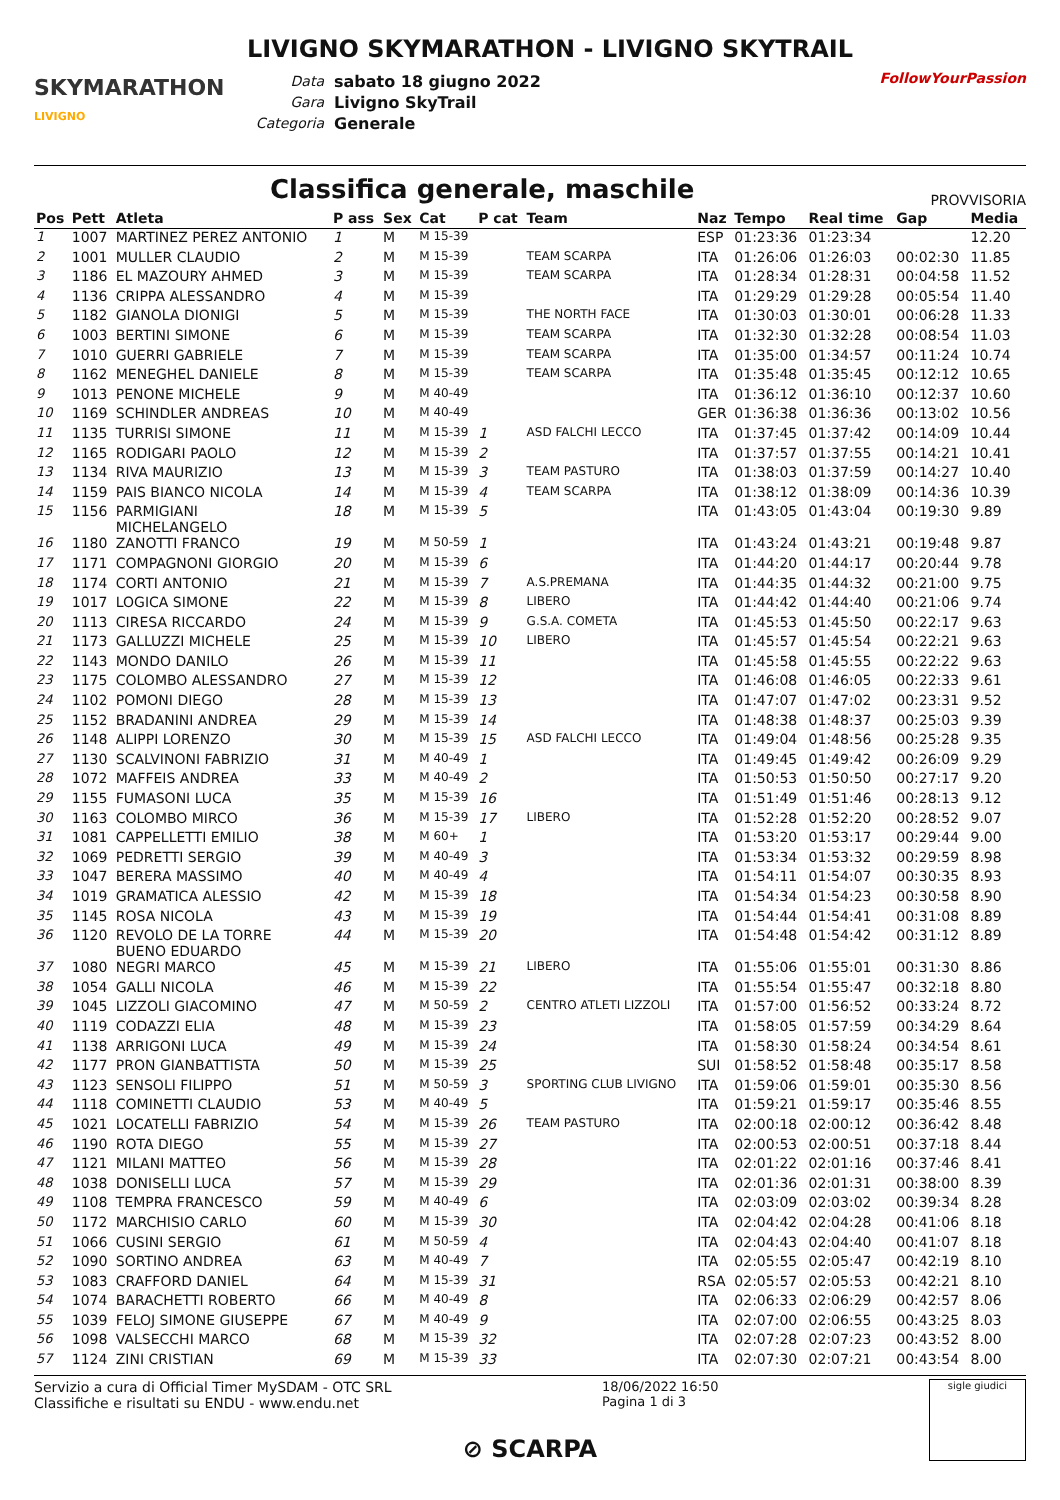SKYMARATHON
LIVIGNO
LIVIGNO SKYMARATHON - LIVIGNO SKYTRAIL
Data sabato 18 giugno 2022 Gara Livigno SkyTrail Categoria Generale
FollowYourPassion
Classifica generale, maschile
PROVVISORIA
| Pos | Pett | Atleta | P ass | Sex | Cat | P cat | Team | Naz | Tempo | Real time | Gap | Media |
| --- | --- | --- | --- | --- | --- | --- | --- | --- | --- | --- | --- | --- |
| 1 | 1007 | MARTINEZ PEREZ ANTONIO | 1 | M | M 15-39 | | | ESP | 01:23:36 | 01:23:34 | | 12.20 |
| 2 | 1001 | MULLER CLAUDIO | 2 | M | M 15-39 | | TEAM SCARPA | ITA | 01:26:06 | 01:26:03 | 00:02:30 | 11.85 |
| 3 | 1186 | EL MAZOURY AHMED | 3 | M | M 15-39 | | TEAM SCARPA | ITA | 01:28:34 | 01:28:31 | 00:04:58 | 11.52 |
| 4 | 1136 | CRIPPA ALESSANDRO | 4 | M | M 15-39 | | | ITA | 01:29:29 | 01:29:28 | 00:05:54 | 11.40 |
| 5 | 1182 | GIANOLA DIONIGI | 5 | M | M 15-39 | | THE NORTH FACE | ITA | 01:30:03 | 01:30:01 | 00:06:28 | 11.33 |
| 6 | 1003 | BERTINI SIMONE | 6 | M | M 15-39 | | TEAM SCARPA | ITA | 01:32:30 | 01:32:28 | 00:08:54 | 11.03 |
| 7 | 1010 | GUERRI GABRIELE | 7 | M | M 15-39 | | TEAM SCARPA | ITA | 01:35:00 | 01:34:57 | 00:11:24 | 10.74 |
| 8 | 1162 | MENEGHEL DANIELE | 8 | M | M 15-39 | | TEAM SCARPA | ITA | 01:35:48 | 01:35:45 | 00:12:12 | 10.65 |
| 9 | 1013 | PENONE MICHELE | 9 | M | M 40-49 | | | ITA | 01:36:12 | 01:36:10 | 00:12:37 | 10.60 |
| 10 | 1169 | SCHINDLER ANDREAS | 10 | M | M 40-49 | | | GER | 01:36:38 | 01:36:36 | 00:13:02 | 10.56 |
| 11 | 1135 | TURRISI SIMONE | 11 | M | M 15-39 | 1 | ASD FALCHI LECCO | ITA | 01:37:45 | 01:37:42 | 00:14:09 | 10.44 |
| 12 | 1165 | RODIGARI PAOLO | 12 | M | M 15-39 | 2 | | ITA | 01:37:57 | 01:37:55 | 00:14:21 | 10.41 |
| 13 | 1134 | RIVA MAURIZIO | 13 | M | M 15-39 | 3 | TEAM PASTURO | ITA | 01:38:03 | 01:37:59 | 00:14:27 | 10.40 |
| 14 | 1159 | PAIS BIANCO NICOLA | 14 | M | M 15-39 | 4 | TEAM SCARPA | ITA | 01:38:12 | 01:38:09 | 00:14:36 | 10.39 |
| 15 | 1156 | PARMIGIANI MICHELANGELO | 18 | M | M 15-39 | 5 | | ITA | 01:43:05 | 01:43:04 | 00:19:30 | 9.89 |
| 16 | 1180 | ZANOTTI FRANCO | 19 | M | M 50-59 | 1 | | ITA | 01:43:24 | 01:43:21 | 00:19:48 | 9.87 |
| 17 | 1171 | COMPAGNONI GIORGIO | 20 | M | M 15-39 | 6 | | ITA | 01:44:20 | 01:44:17 | 00:20:44 | 9.78 |
| 18 | 1174 | CORTI ANTONIO | 21 | M | M 15-39 | 7 | A.S.PREMANA | ITA | 01:44:35 | 01:44:32 | 00:21:00 | 9.75 |
| 19 | 1017 | LOGICA SIMONE | 22 | M | M 15-39 | 8 | LIBERO | ITA | 01:44:42 | 01:44:40 | 00:21:06 | 9.74 |
| 20 | 1113 | CIRESA RICCARDO | 24 | M | M 15-39 | 9 | G.S.A. COMETA | ITA | 01:45:53 | 01:45:50 | 00:22:17 | 9.63 |
| 21 | 1173 | GALLUZZI MICHELE | 25 | M | M 15-39 | 10 | LIBERO | ITA | 01:45:57 | 01:45:54 | 00:22:21 | 9.63 |
| 22 | 1143 | MONDO DANILO | 26 | M | M 15-39 | 11 | | ITA | 01:45:58 | 01:45:55 | 00:22:22 | 9.63 |
| 23 | 1175 | COLOMBO ALESSANDRO | 27 | M | M 15-39 | 12 | | ITA | 01:46:08 | 01:46:05 | 00:22:33 | 9.61 |
| 24 | 1102 | POMONI DIEGO | 28 | M | M 15-39 | 13 | | ITA | 01:47:07 | 01:47:02 | 00:23:31 | 9.52 |
| 25 | 1152 | BRADANINI ANDREA | 29 | M | M 15-39 | 14 | | ITA | 01:48:38 | 01:48:37 | 00:25:03 | 9.39 |
| 26 | 1148 | ALIPPI LORENZO | 30 | M | M 15-39 | 15 | ASD FALCHI LECCO | ITA | 01:49:04 | 01:48:56 | 00:25:28 | 9.35 |
| 27 | 1130 | SCALVINONI FABRIZIO | 31 | M | M 40-49 | 1 | | ITA | 01:49:45 | 01:49:42 | 00:26:09 | 9.29 |
| 28 | 1072 | MAFFEIS ANDREA | 33 | M | M 40-49 | 2 | | ITA | 01:50:53 | 01:50:50 | 00:27:17 | 9.20 |
| 29 | 1155 | FUMASONI LUCA | 35 | M | M 15-39 | 16 | | ITA | 01:51:49 | 01:51:46 | 00:28:13 | 9.12 |
| 30 | 1163 | COLOMBO MIRCO | 36 | M | M 15-39 | 17 | LIBERO | ITA | 01:52:28 | 01:52:20 | 00:28:52 | 9.07 |
| 31 | 1081 | CAPPELLETTI EMILIO | 38 | M | M 60+ | 1 | | ITA | 01:53:20 | 01:53:17 | 00:29:44 | 9.00 |
| 32 | 1069 | PEDRETTI SERGIO | 39 | M | M 40-49 | 3 | | ITA | 01:53:34 | 01:53:32 | 00:29:59 | 8.98 |
| 33 | 1047 | BERERA MASSIMO | 40 | M | M 40-49 | 4 | | ITA | 01:54:11 | 01:54:07 | 00:30:35 | 8.93 |
| 34 | 1019 | GRAMATICA ALESSIO | 42 | M | M 15-39 | 18 | | ITA | 01:54:34 | 01:54:23 | 00:30:58 | 8.90 |
| 35 | 1145 | ROSA NICOLA | 43 | M | M 15-39 | 19 | | ITA | 01:54:44 | 01:54:41 | 00:31:08 | 8.89 |
| 36 | 1120 | REVOLO DE LA TORRE BUENO EDUARDO | 44 | M | M 15-39 | 20 | | ITA | 01:54:48 | 01:54:42 | 00:31:12 | 8.89 |
| 37 | 1080 | NEGRI MARCO | 45 | M | M 15-39 | 21 | LIBERO | ITA | 01:55:06 | 01:55:01 | 00:31:30 | 8.86 |
| 38 | 1054 | GALLI NICOLA | 46 | M | M 15-39 | 22 | | ITA | 01:55:54 | 01:55:47 | 00:32:18 | 8.80 |
| 39 | 1045 | LIZZOLI GIACOMINO | 47 | M | M 50-59 | 2 | CENTRO ATLETI LIZZOLI | ITA | 01:57:00 | 01:56:52 | 00:33:24 | 8.72 |
| 40 | 1119 | CODAZZI ELIA | 48 | M | M 15-39 | 23 | | ITA | 01:58:05 | 01:57:59 | 00:34:29 | 8.64 |
| 41 | 1138 | ARRIGONI LUCA | 49 | M | M 15-39 | 24 | | ITA | 01:58:30 | 01:58:24 | 00:34:54 | 8.61 |
| 42 | 1177 | PRON GIANBATTISTA | 50 | M | M 15-39 | 25 | | SUI | 01:58:52 | 01:58:48 | 00:35:17 | 8.58 |
| 43 | 1123 | SENSOLI FILIPPO | 51 | M | M 50-59 | 3 | SPORTING CLUB LIVIGNO | ITA | 01:59:06 | 01:59:01 | 00:35:30 | 8.56 |
| 44 | 1118 | COMINETTI CLAUDIO | 53 | M | M 40-49 | 5 | | ITA | 01:59:21 | 01:59:17 | 00:35:46 | 8.55 |
| 45 | 1021 | LOCATELLI FABRIZIO | 54 | M | M 15-39 | 26 | TEAM PASTURO | ITA | 02:00:18 | 02:00:12 | 00:36:42 | 8.48 |
| 46 | 1190 | ROTA DIEGO | 55 | M | M 15-39 | 27 | | ITA | 02:00:53 | 02:00:51 | 00:37:18 | 8.44 |
| 47 | 1121 | MILANI MATTEO | 56 | M | M 15-39 | 28 | | ITA | 02:01:22 | 02:01:16 | 00:37:46 | 8.41 |
| 48 | 1038 | DONISELLI LUCA | 57 | M | M 15-39 | 29 | | ITA | 02:01:36 | 02:01:31 | 00:38:00 | 8.39 |
| 49 | 1108 | TEMPRA FRANCESCO | 59 | M | M 40-49 | 6 | | ITA | 02:03:09 | 02:03:02 | 00:39:34 | 8.28 |
| 50 | 1172 | MARCHISIO CARLO | 60 | M | M 15-39 | 30 | | ITA | 02:04:42 | 02:04:28 | 00:41:06 | 8.18 |
| 51 | 1066 | CUSINI SERGIO | 61 | M | M 50-59 | 4 | | ITA | 02:04:43 | 02:04:40 | 00:41:07 | 8.18 |
| 52 | 1090 | SORTINO ANDREA | 63 | M | M 40-49 | 7 | | ITA | 02:05:55 | 02:05:47 | 00:42:19 | 8.10 |
| 53 | 1083 | CRAFFORD DANIEL | 64 | M | M 15-39 | 31 | | RSA | 02:05:57 | 02:05:53 | 00:42:21 | 8.10 |
| 54 | 1074 | BARACHETTI ROBERTO | 66 | M | M 40-49 | 8 | | ITA | 02:06:33 | 02:06:29 | 00:42:57 | 8.06 |
| 55 | 1039 | FELOJ SIMONE GIUSEPPE | 67 | M | M 40-49 | 9 | | ITA | 02:07:00 | 02:06:55 | 00:43:25 | 8.03 |
| 56 | 1098 | VALSECCHI MARCO | 68 | M | M 15-39 | 32 | | ITA | 02:07:28 | 02:07:23 | 00:43:52 | 8.00 |
| 57 | 1124 | ZINI CRISTIAN | 69 | M | M 15-39 | 33 | | ITA | 02:07:30 | 02:07:21 | 00:43:54 | 8.00 |
Servizio a cura di Official Timer MySDAM - OTC SRL
Classifiche e risultati su ENDU - www.endu.net
18/06/2022 16:50
Pagina 1 di 3
sigle giudici
⊘ SCARPA